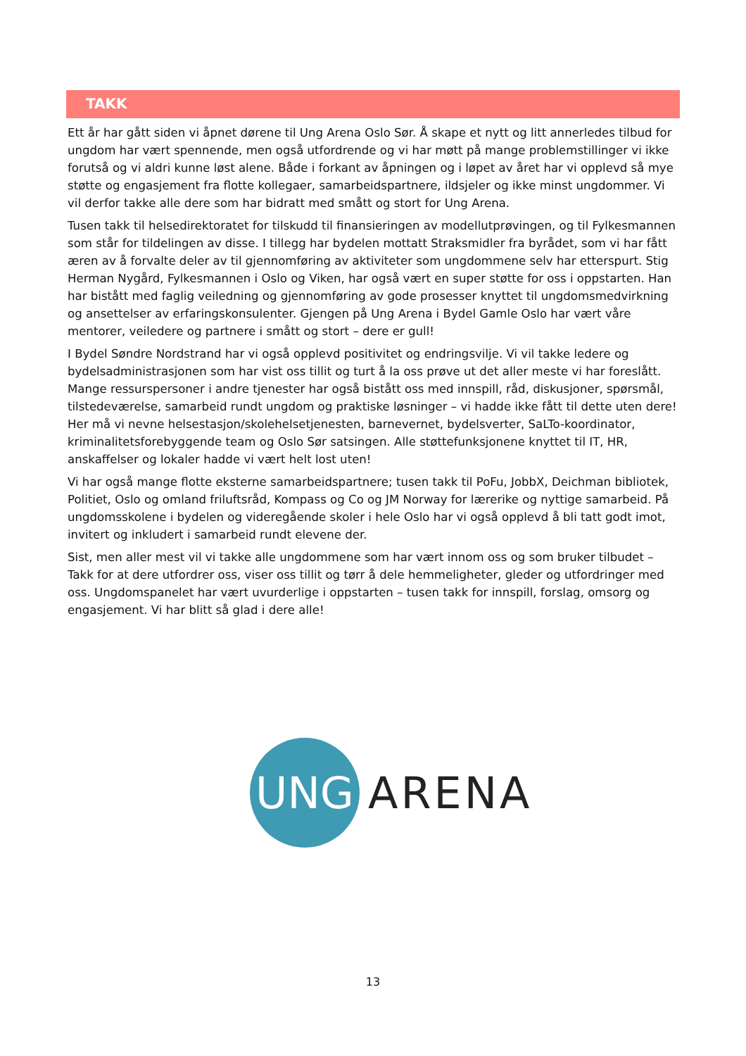TAKK
Ett år har gått siden vi åpnet dørene til Ung Arena Oslo Sør. Å skape et nytt og litt annerledes tilbud for ungdom har vært spennende, men også utfordrende og vi har møtt på mange problemstillinger vi ikke forutså og vi aldri kunne løst alene. Både i forkant av åpningen og i løpet av året har vi opplevd så mye støtte og engasjement fra flotte kollegaer, samarbeidspartnere, ildsjeler og ikke minst ungdommer. Vi vil derfor takke alle dere som har bidratt med smått og stort for Ung Arena.
Tusen takk til helsedirektoratet for tilskudd til finansieringen av modellutprøvingen, og til Fylkesmannen som står for tildelingen av disse. I tillegg har bydelen mottatt Straksmidler fra byrådet, som vi har fått æren av å forvalte deler av til gjennomføring av aktiviteter som ungdommene selv har etterspurt. Stig Herman Nygård, Fylkesmannen i Oslo og Viken, har også vært en super støtte for oss i oppstarten. Han har bistått med faglig veiledning og gjennomføring av gode prosesser knyttet til ungdomsmedvirkning og ansettelser av erfaringskonsulenter. Gjengen på Ung Arena i Bydel Gamle Oslo har vært våre mentorer, veiledere og partnere i smått og stort – dere er gull!
I Bydel Søndre Nordstrand har vi også opplevd positivitet og endringsvilje. Vi vil takke ledere og bydelsadministrasjonen som har vist oss tillit og turt å la oss prøve ut det aller meste vi har foreslått. Mange ressurspersoner i andre tjenester har også bistått oss med innspill, råd, diskusjoner, spørsmål, tilstedeværelse, samarbeid rundt ungdom og praktiske løsninger – vi hadde ikke fått til dette uten dere! Her må vi nevne helsestasjon/skolehelsetjenesten, barnevernet, bydelsverter, SaLTo-koordinator, kriminalitetsforebyggende team og Oslo Sør satsingen. Alle støttefunksjonene knyttet til IT, HR, anskaffelser og lokaler hadde vi vært helt lost uten!
Vi har også mange flotte eksterne samarbeidspartnere; tusen takk til PoFu, JobbX, Deichman bibliotek, Politiet, Oslo og omland friluftsråd, Kompass og Co og JM Norway for lærerike og nyttige samarbeid. På ungdomsskolene i bydelen og videregående skoler i hele Oslo har vi også opplevd å bli tatt godt imot, invitert og inkludert i samarbeid rundt elevene der.
Sist, men aller mest vil vi takke alle ungdommene som har vært innom oss og som bruker tilbudet – Takk for at dere utfordrer oss, viser oss tillit og tørr å dele hemmeligheter, gleder og utfordringer med oss. Ungdomspanelet har vært uvurderlige i oppstarten – tusen takk for innspill, forslag, omsorg og engasjement. Vi har blitt så glad i dere alle!
UNG
ARENA
13